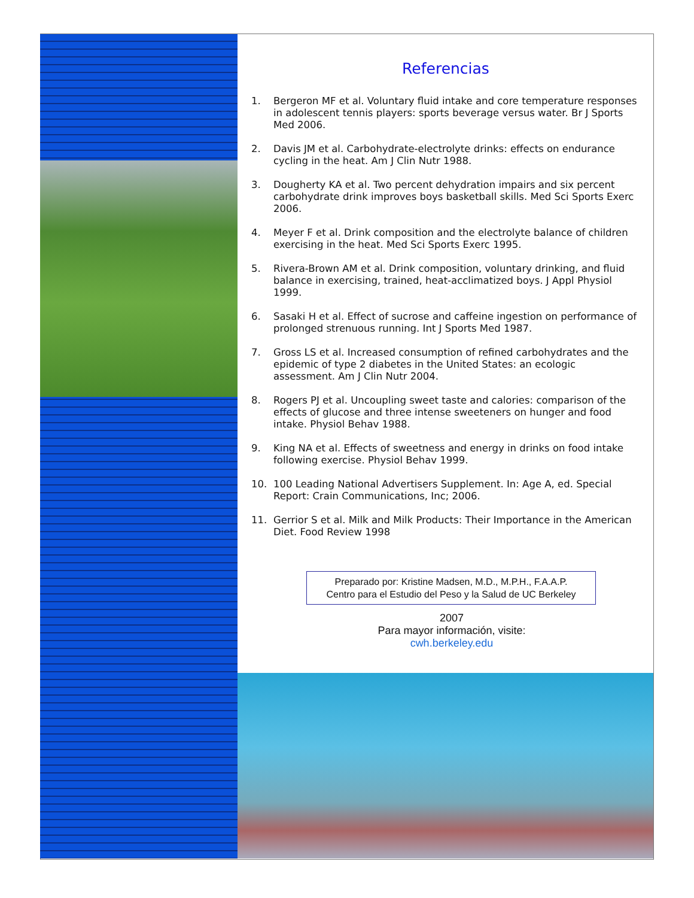Referencias
1. Bergeron MF et al. Voluntary fluid intake and core temperature responses in adolescent tennis players: sports beverage versus water. Br J Sports Med 2006.
2. Davis JM et al. Carbohydrate-electrolyte drinks: effects on endurance cycling in the heat. Am J Clin Nutr 1988.
3. Dougherty KA et al. Two percent dehydration impairs and six percent carbohydrate drink improves boys basketball skills. Med Sci Sports Exerc 2006.
4. Meyer F et al. Drink composition and the electrolyte balance of children exercising in the heat. Med Sci Sports Exerc 1995.
5. Rivera-Brown AM et al. Drink composition, voluntary drinking, and fluid balance in exercising, trained, heat-acclimatized boys. J Appl Physiol 1999.
6. Sasaki H et al. Effect of sucrose and caffeine ingestion on performance of prolonged strenuous running. Int J Sports Med 1987.
7. Gross LS et al. Increased consumption of refined carbohydrates and the epidemic of type 2 diabetes in the United States: an ecologic assessment. Am J Clin Nutr 2004.
8. Rogers PJ et al. Uncoupling sweet taste and calories: comparison of the effects of glucose and three intense sweeteners on hunger and food intake. Physiol Behav 1988.
9. King NA et al. Effects of sweetness and energy in drinks on food intake following exercise. Physiol Behav 1999.
10. 100 Leading National Advertisers Supplement. In: Age A, ed. Special Report: Crain Communications, Inc; 2006.
11. Gerrior S et al. Milk and Milk Products: Their Importance in the American Diet. Food Review 1998
Preparado por: Kristine Madsen, M.D., M.P.H., F.A.A.P.
Centro para el Estudio del Peso y la Salud de UC Berkeley
2007
Para mayor información, visite:
cwh.berkeley.edu